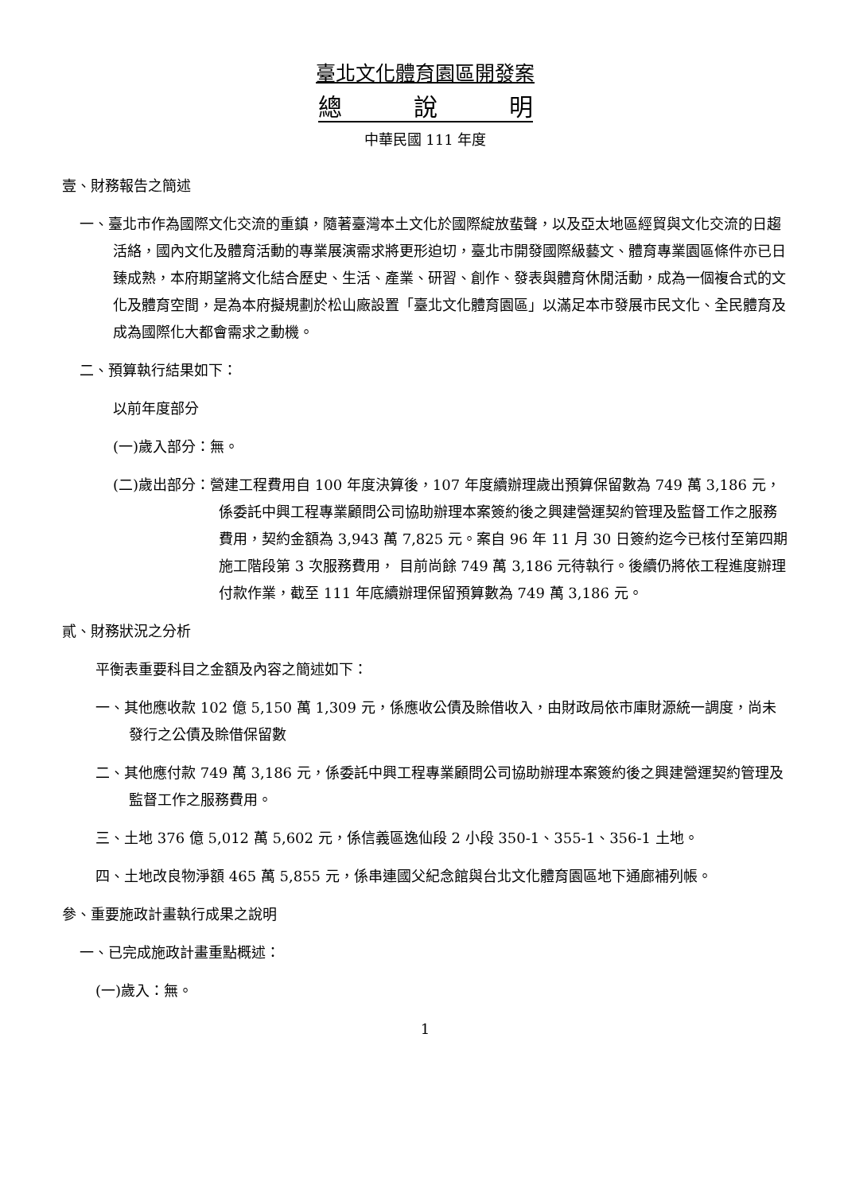臺北文化體育園區開發案
總　　　說　　　明
中華民國 111 年度
壹、財務報告之簡述
一、臺北市作為國際文化交流的重鎮，隨著臺灣本土文化於國際綻放蜚聲，以及亞太地區經貿與文化交流的日趨活絡，國內文化及體育活動的專業展演需求將更形迫切，臺北市開發國際級藝文、體育專業園區條件亦已日臻成熟，本府期望將文化結合歷史、生活、產業、研習、創作、發表與體育休閒活動，成為一個複合式的文化及體育空間，是為本府擬規劃於松山廠設置「臺北文化體育園區」以滿足本市發展市民文化、全民體育及成為國際化大都會需求之動機。
二、預算執行結果如下：
以前年度部分
(一)歲入部分：無。
(二)歲出部分：營建工程費用自 100 年度決算後，107 年度續辦理歲出預算保留數為 749 萬 3,186 元，係委託中興工程專業顧問公司協助辦理本案簽約後之興建營運契約管理及監督工作之服務費用，契約金額為 3,943 萬 7,825 元。案自 96 年 11 月 30 日簽約迄今已核付至第四期施工階段第 3 次服務費用， 目前尚餘 749 萬 3,186 元待執行。後續仍將依工程進度辦理付款作業，截至 111 年底續辦理保留預算數為 749 萬 3,186 元。
貳、財務狀況之分析
平衡表重要科目之金額及內容之簡述如下：
一、其他應收款 102 億 5,150 萬 1,309 元，係應收公債及賒借收入，由財政局依市庫財源統一調度，尚未發行之公債及賒借保留數
二、其他應付款 749 萬 3,186 元，係委託中興工程專業顧問公司協助辦理本案簽約後之興建營運契約管理及監督工作之服務費用。
三、土地 376 億 5,012 萬 5,602 元，係信義區逸仙段 2 小段 350-1、355-1、356-1 土地。
四、土地改良物淨額 465 萬 5,855 元，係串連國父紀念館與台北文化體育園區地下通廊補列帳。
參、重要施政計畫執行成果之說明
一、已完成施政計畫重點概述：
(一)歲入：無。
1